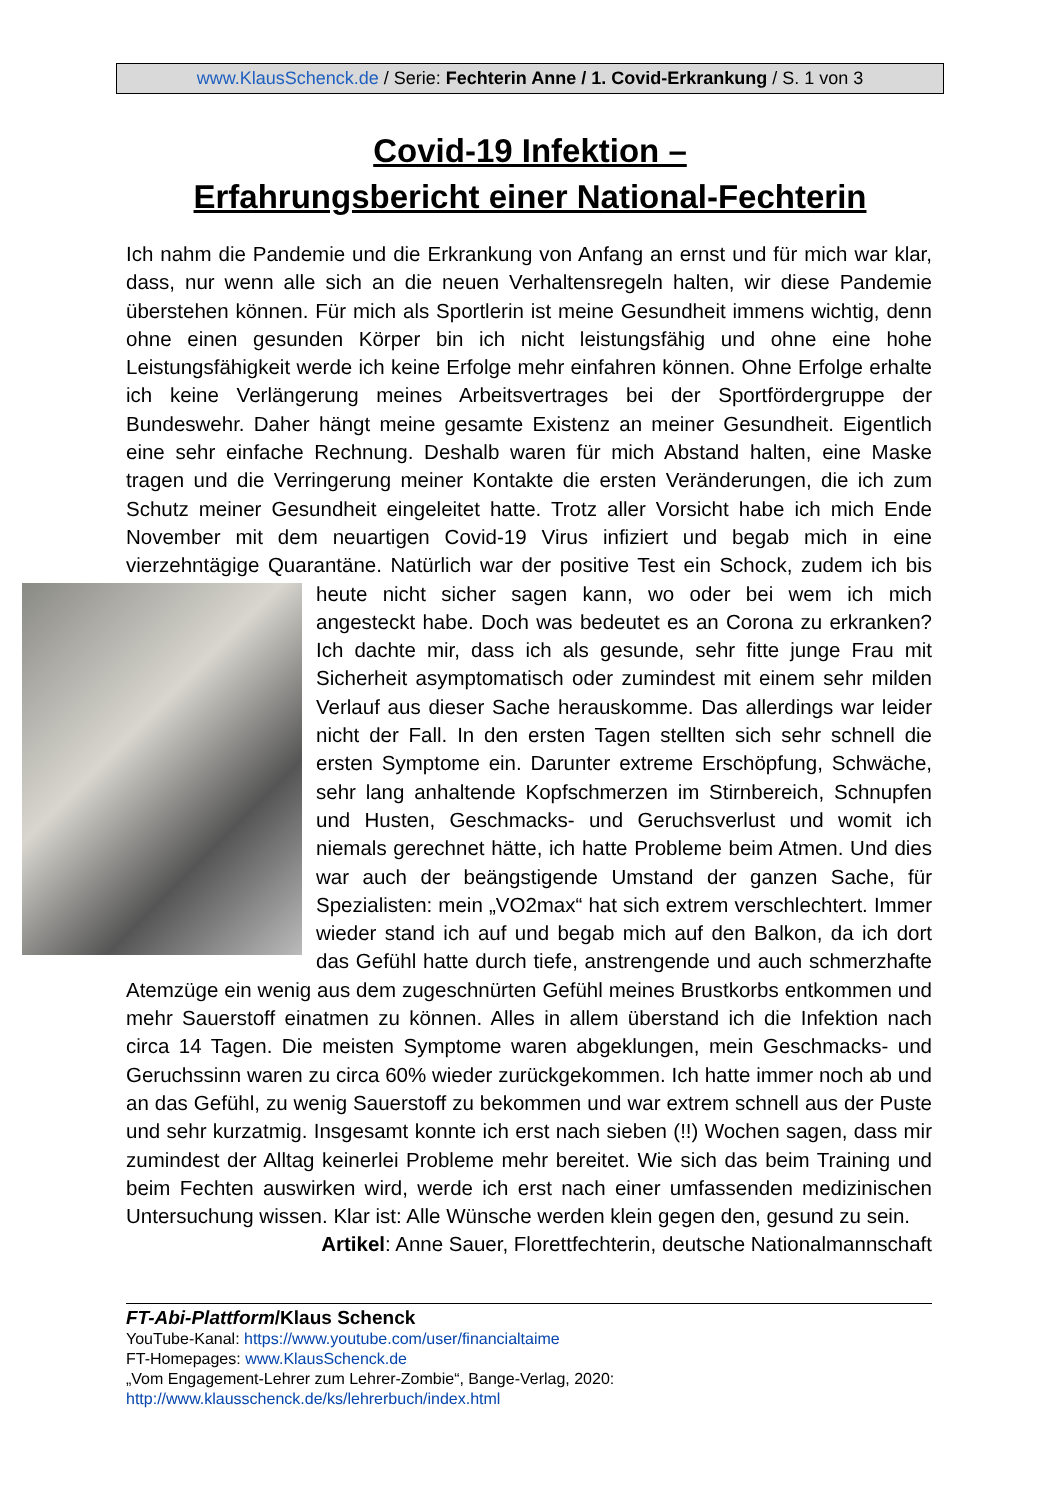www.KlausSchenck.de / Serie: Fechterin Anne / 1. Covid-Erkrankung / S. 1 von 3
Covid-19 Infektion –
Erfahrungsbericht einer National-Fechterin
Ich nahm die Pandemie und die Erkrankung von Anfang an ernst und für mich war klar, dass, nur wenn alle sich an die neuen Verhaltensregeln halten, wir diese Pandemie überstehen können. Für mich als Sportlerin ist meine Gesundheit immens wichtig, denn ohne einen gesunden Körper bin ich nicht leistungsfähig und ohne eine hohe Leistungsfähigkeit werde ich keine Erfolge mehr einfahren können. Ohne Erfolge erhalte ich keine Verlängerung meines Arbeitsvertrages bei der Sportfördergruppe der Bundeswehr. Daher hängt meine gesamte Existenz an meiner Gesundheit. Eigentlich eine sehr einfache Rechnung. Deshalb waren für mich Abstand halten, eine Maske tragen und die Verringerung meiner Kontakte die ersten Veränderungen, die ich zum Schutz meiner Gesundheit eingeleitet hatte. Trotz aller Vorsicht habe ich mich Ende November mit dem neuartigen Covid-19 Virus infiziert und begab mich in eine vierzehntägige Quarantäne. Natürlich war der positive Test ein Schock, zudem ich bis
heute nicht sicher sagen kann, wo oder bei wem ich mich angesteckt habe. Doch was bedeutet es an Corona zu erkranken? Ich dachte mir, dass ich als gesunde, sehr fitte junge Frau mit Sicherheit asymptomatisch oder zumindest mit einem sehr milden Verlauf aus dieser Sache herauskomme. Das allerdings war leider nicht der Fall. In den ersten Tagen stellten sich sehr schnell die ersten Symptome ein. Darunter extreme Erschöpfung, Schwäche, sehr lang anhaltende Kopfschmerzen im Stirnbereich, Schnupfen und Husten, Geschmacks- und Geruchsverlust und womit ich niemals gerechnet hätte, ich hatte Probleme beim Atmen. Und dies war auch der beängstigende Umstand der ganzen Sache, für Spezialisten: mein „VO2max“ hat sich extrem verschlechtert. Immer wieder stand ich auf und begab mich auf den Balkon, da ich dort das Gefühl hatte durch tiefe, anstrengende und auch schmerzhafte Atemzüge ein wenig aus dem zugeschnürten Gefühl meines Brustkorbs entkommen und mehr Sauerstoff einatmen zu können. Alles in allem überstand ich die Infektion nach circa 14 Tagen. Die meisten Symptome waren abgeklungen, mein Geschmacks- und Geruchssinn waren zu circa 60% wieder zurückgekommen. Ich hatte immer noch ab und an das Gefühl, zu wenig Sauerstoff zu bekommen und war extrem schnell aus der Puste und sehr kurzatmig. Insgesamt konnte ich erst nach sieben (!!) Wochen sagen, dass mir zumindest der Alltag keinerlei Probleme mehr bereitet. Wie sich das beim Training und beim Fechten auswirken wird, werde ich erst nach einer umfassenden medizinischen Untersuchung wissen. Klar ist: Alle Wünsche werden klein gegen den, gesund zu sein.
Artikel: Anne Sauer, Florettfechterin, deutsche Nationalmannschaft
FT-Abi-Plattform/Klaus Schenck
YouTube-Kanal: https://www.youtube.com/user/financialtaime
FT-Homepages: www.KlausSchenck.de
„Vom Engagement-Lehrer zum Lehrer-Zombie“, Bange-Verlag, 2020:
http://www.klausschenck.de/ks/lehrerbuch/index.html